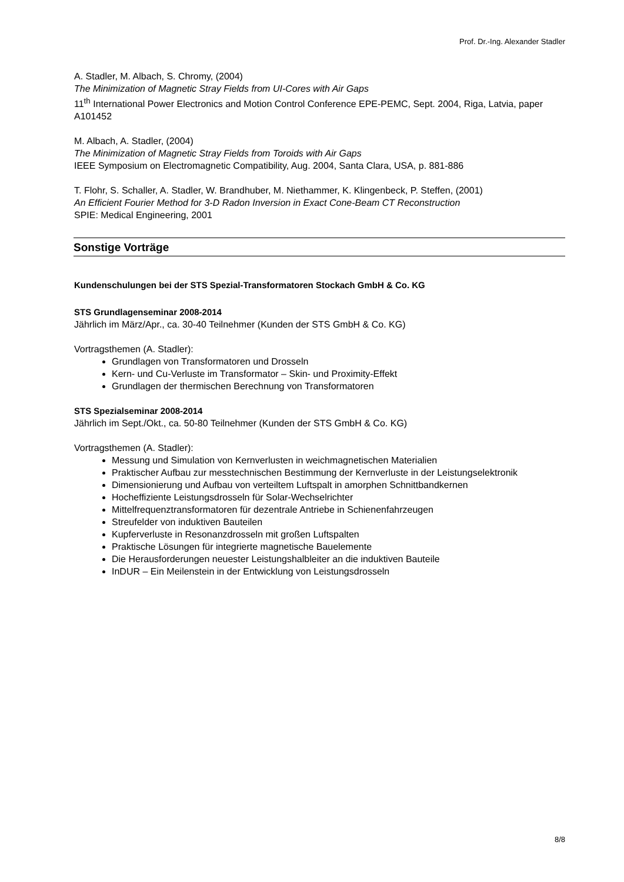Prof. Dr.-Ing. Alexander Stadler
A. Stadler, M. Albach, S. Chromy, (2004)
The Minimization of Magnetic Stray Fields from UI-Cores with Air Gaps
11<sup>th</sup> International Power Electronics and Motion Control Conference EPE-PEMC, Sept. 2004, Riga, Latvia, paper A101452
M. Albach, A. Stadler, (2004)
The Minimization of Magnetic Stray Fields from Toroids with Air Gaps
IEEE Symposium on Electromagnetic Compatibility, Aug. 2004, Santa Clara, USA, p. 881-886
T. Flohr, S. Schaller, A. Stadler, W. Brandhuber, M. Niethammer, K. Klingenbeck, P. Steffen, (2001)
An Efficient Fourier Method for 3-D Radon Inversion in Exact Cone-Beam CT Reconstruction
SPIE: Medical Engineering, 2001
Sonstige Vorträge
Kundenschulungen bei der STS Spezial-Transformatoren Stockach GmbH & Co. KG
STS Grundlagenseminar 2008-2014
Jährlich im März/Apr., ca. 30-40 Teilnehmer (Kunden der STS GmbH & Co. KG)
Vortragsthemen (A. Stadler):
Grundlagen von Transformatoren und Drosseln
Kern- und Cu-Verluste im Transformator – Skin- und Proximity-Effekt
Grundlagen der thermischen Berechnung von Transformatoren
STS Spezialseminar 2008-2014
Jährlich im Sept./Okt., ca. 50-80 Teilnehmer (Kunden der STS GmbH & Co. KG)
Vortragsthemen (A. Stadler):
Messung und Simulation von Kernverlusten in weichmagnetischen Materialien
Praktischer Aufbau zur messtechnischen Bestimmung der Kernverluste in der Leistungselektronik
Dimensionierung und Aufbau von verteiltem Luftspalt in amorphen Schnittbandkernen
Hocheffiziente Leistungsdrosseln für Solar-Wechselrichter
Mittelfrequenztransformatoren für dezentrale Antriebe in Schienenfahrzeugen
Streufelder von induktiven Bauteilen
Kupferverluste in Resonanzdrosseln mit großen Luftspalten
Praktische Lösungen für integrierte magnetische Bauelemente
Die Herausforderungen neuester Leistungshalbleiter an die induktiven Bauteile
InDUR – Ein Meilenstein in der Entwicklung von Leistungsdrosseln
8/8